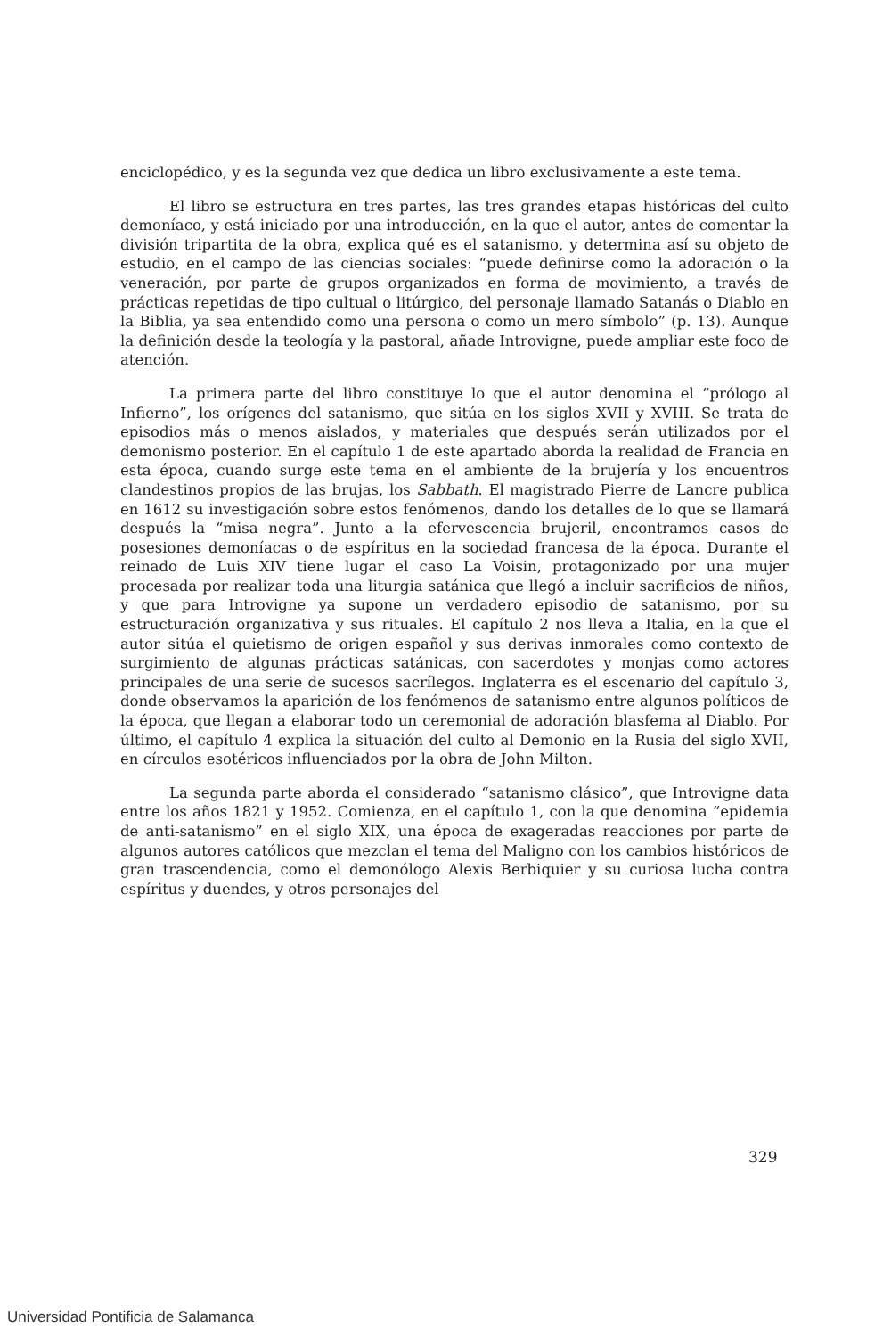enciclopédico, y es la segunda vez que dedica un libro exclusivamente a este tema.
El libro se estructura en tres partes, las tres grandes etapas históricas del culto demoníaco, y está iniciado por una introducción, en la que el autor, antes de comentar la división tripartita de la obra, explica qué es el satanismo, y determina así su objeto de estudio, en el campo de las ciencias sociales: “puede definirse como la adoración o la veneración, por parte de grupos organizados en forma de movimiento, a través de prácticas repetidas de tipo cultual o litúrgico, del personaje llamado Satanás o Diablo en la Biblia, ya sea entendido como una persona o como un mero símbolo” (p. 13). Aunque la definición desde la teología y la pastoral, añade Introvigne, puede ampliar este foco de atención.
La primera parte del libro constituye lo que el autor denomina el “prólogo al Infierno”, los orígenes del satanismo, que sitúa en los siglos XVII y XVIII. Se trata de episodios más o menos aislados, y materiales que después serán utilizados por el demonismo posterior. En el capítulo 1 de este apartado aborda la realidad de Francia en esta época, cuando surge este tema en el ambiente de la brujería y los encuentros clandestinos propios de las brujas, los Sabbath. El magistrado Pierre de Lancre publica en 1612 su investigación sobre estos fenómenos, dando los detalles de lo que se llamará después la “misa negra”. Junto a la efervescencia brujeril, encontramos casos de posesiones demoníacas o de espíritus en la sociedad francesa de la época. Durante el reinado de Luis XIV tiene lugar el caso La Voisin, protagonizado por una mujer procesada por realizar toda una liturgia satánica que llegó a incluir sacrificios de niños, y que para Introvigne ya supone un verdadero episodio de satanismo, por su estructuración organizativa y sus rituales. El capítulo 2 nos lleva a Italia, en la que el autor sitúa el quietismo de origen español y sus derivas inmorales como contexto de surgimiento de algunas prácticas satánicas, con sacerdotes y monjas como actores principales de una serie de sucesos sacrílegos. Inglaterra es el escenario del capítulo 3, donde observamos la aparición de los fenómenos de satanismo entre algunos políticos de la época, que llegan a elaborar todo un ceremonial de adoración blasfema al Diablo. Por último, el capítulo 4 explica la situación del culto al Demonio en la Rusia del siglo XVII, en círculos esotéricos influenciados por la obra de John Milton.
La segunda parte aborda el considerado “satanismo clásico”, que Introvigne data entre los años 1821 y 1952. Comienza, en el capítulo 1, con la que denomina “epidemia de anti-satanismo” en el siglo XIX, una época de exageradas reacciones por parte de algunos autores católicos que mezclan el tema del Maligno con los cambios históricos de gran trascendencia, como el demonólogo Alexis Berbiquier y su curiosa lucha contra espíritus y duendes, y otros personajes del
329
Universidad Pontificia de Salamanca